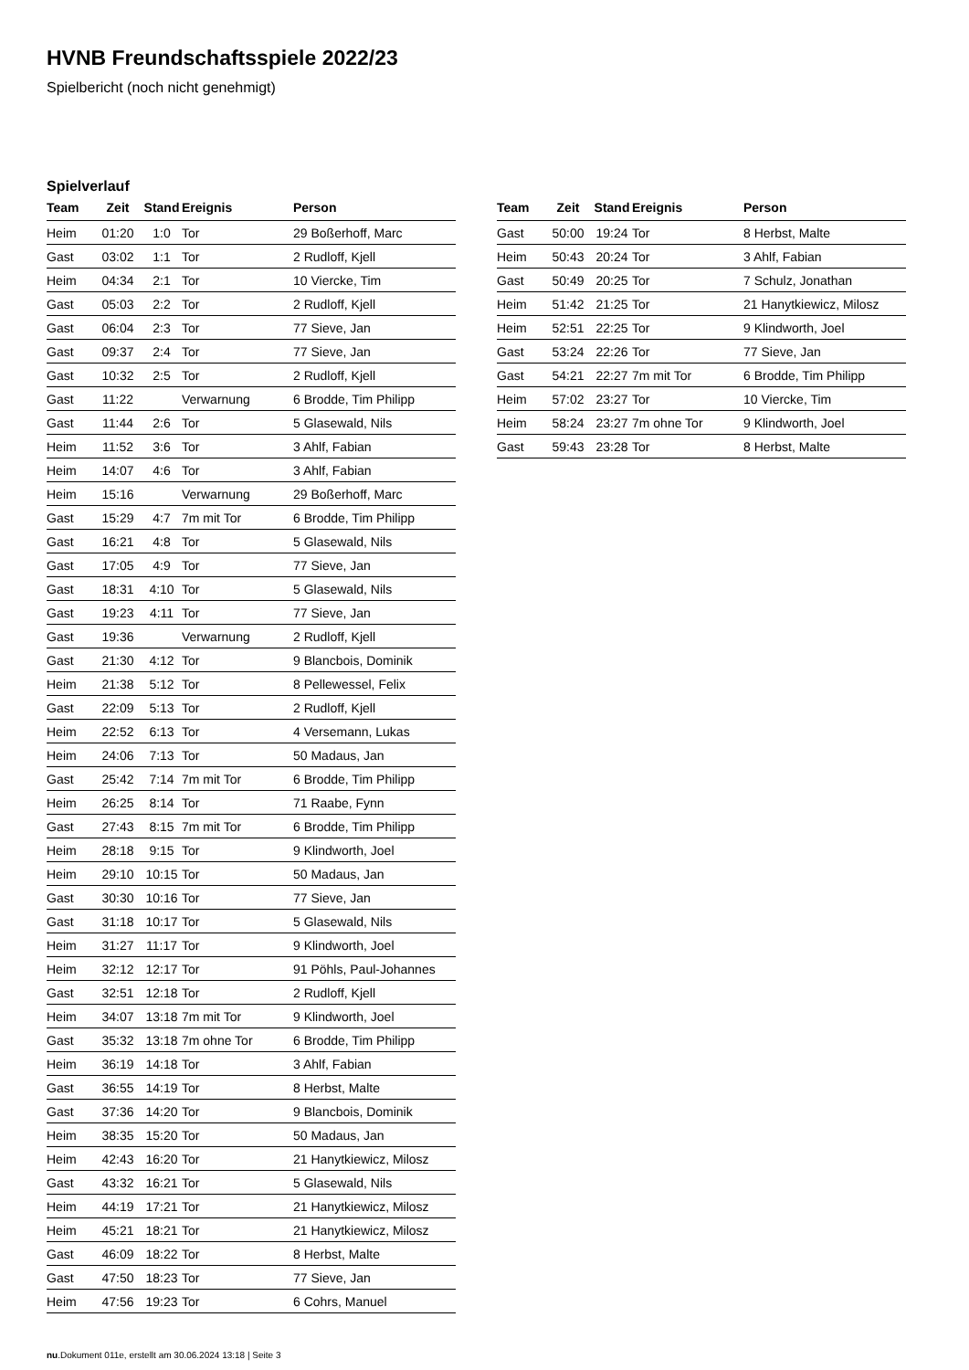HVNB Freundschaftsspiele 2022/23
Spielbericht (noch nicht genehmigt)
Spielverlauf
| Team | Zeit | Stand | Ereignis | Person |
| --- | --- | --- | --- | --- |
| Heim | 01:20 | 1:0 | Tor | 29 Boßerhoff, Marc |
| Gast | 03:02 | 1:1 | Tor | 2 Rudloff, Kjell |
| Heim | 04:34 | 2:1 | Tor | 10 Viercke, Tim |
| Gast | 05:03 | 2:2 | Tor | 2 Rudloff, Kjell |
| Gast | 06:04 | 2:3 | Tor | 77 Sieve, Jan |
| Gast | 09:37 | 2:4 | Tor | 77 Sieve, Jan |
| Gast | 10:32 | 2:5 | Tor | 2 Rudloff, Kjell |
| Gast | 11:22 | | Verwarnung | 6 Brodde, Tim Philipp |
| Gast | 11:44 | 2:6 | Tor | 5 Glasewald, Nils |
| Heim | 11:52 | 3:6 | Tor | 3 Ahlf, Fabian |
| Heim | 14:07 | 4:6 | Tor | 3 Ahlf, Fabian |
| Heim | 15:16 | | Verwarnung | 29 Boßerhoff, Marc |
| Gast | 15:29 | 4:7 | 7m mit Tor | 6 Brodde, Tim Philipp |
| Gast | 16:21 | 4:8 | Tor | 5 Glasewald, Nils |
| Gast | 17:05 | 4:9 | Tor | 77 Sieve, Jan |
| Gast | 18:31 | 4:10 | Tor | 5 Glasewald, Nils |
| Gast | 19:23 | 4:11 | Tor | 77 Sieve, Jan |
| Gast | 19:36 | | Verwarnung | 2 Rudloff, Kjell |
| Gast | 21:30 | 4:12 | Tor | 9 Blancbois, Dominik |
| Heim | 21:38 | 5:12 | Tor | 8 Pellewessel, Felix |
| Gast | 22:09 | 5:13 | Tor | 2 Rudloff, Kjell |
| Heim | 22:52 | 6:13 | Tor | 4 Versemann, Lukas |
| Heim | 24:06 | 7:13 | Tor | 50 Madaus, Jan |
| Gast | 25:42 | 7:14 | 7m mit Tor | 6 Brodde, Tim Philipp |
| Heim | 26:25 | 8:14 | Tor | 71 Raabe, Fynn |
| Gast | 27:43 | 8:15 | 7m mit Tor | 6 Brodde, Tim Philipp |
| Heim | 28:18 | 9:15 | Tor | 9 Klindworth, Joel |
| Heim | 29:10 | 10:15 | Tor | 50 Madaus, Jan |
| Gast | 30:30 | 10:16 | Tor | 77 Sieve, Jan |
| Gast | 31:18 | 10:17 | Tor | 5 Glasewald, Nils |
| Heim | 31:27 | 11:17 | Tor | 9 Klindworth, Joel |
| Heim | 32:12 | 12:17 | Tor | 91 Pöhls, Paul-Johannes |
| Gast | 32:51 | 12:18 | Tor | 2 Rudloff, Kjell |
| Heim | 34:07 | 13:18 | 7m mit Tor | 9 Klindworth, Joel |
| Gast | 35:32 | 13:18 | 7m ohne Tor | 6 Brodde, Tim Philipp |
| Heim | 36:19 | 14:18 | Tor | 3 Ahlf, Fabian |
| Gast | 36:55 | 14:19 | Tor | 8 Herbst, Malte |
| Gast | 37:36 | 14:20 | Tor | 9 Blancbois, Dominik |
| Heim | 38:35 | 15:20 | Tor | 50 Madaus, Jan |
| Heim | 42:43 | 16:20 | Tor | 21 Hanytkiewicz, Milosz |
| Gast | 43:32 | 16:21 | Tor | 5 Glasewald, Nils |
| Heim | 44:19 | 17:21 | Tor | 21 Hanytkiewicz, Milosz |
| Heim | 45:21 | 18:21 | Tor | 21 Hanytkiewicz, Milosz |
| Gast | 46:09 | 18:22 | Tor | 8 Herbst, Malte |
| Gast | 47:50 | 18:23 | Tor | 77 Sieve, Jan |
| Heim | 47:56 | 19:23 | Tor | 6 Cohrs, Manuel |
| Team | Zeit | Stand | Ereignis | Person |
| --- | --- | --- | --- | --- |
| Gast | 50:00 | 19:24 | Tor | 8 Herbst, Malte |
| Heim | 50:43 | 20:24 | Tor | 3 Ahlf, Fabian |
| Gast | 50:49 | 20:25 | Tor | 7 Schulz, Jonathan |
| Heim | 51:42 | 21:25 | Tor | 21 Hanytkiewicz, Milosz |
| Heim | 52:51 | 22:25 | Tor | 9 Klindworth, Joel |
| Gast | 53:24 | 22:26 | Tor | 77 Sieve, Jan |
| Gast | 54:21 | 22:27 | 7m mit Tor | 6 Brodde, Tim Philipp |
| Heim | 57:02 | 23:27 | Tor | 10 Viercke, Tim |
| Heim | 58:24 | 23:27 | 7m ohne Tor | 9 Klindworth, Joel |
| Gast | 59:43 | 23:28 | Tor | 8 Herbst, Malte |
nu.Dokument 011e, erstellt am 30.06.2024 13:18 | Seite 3